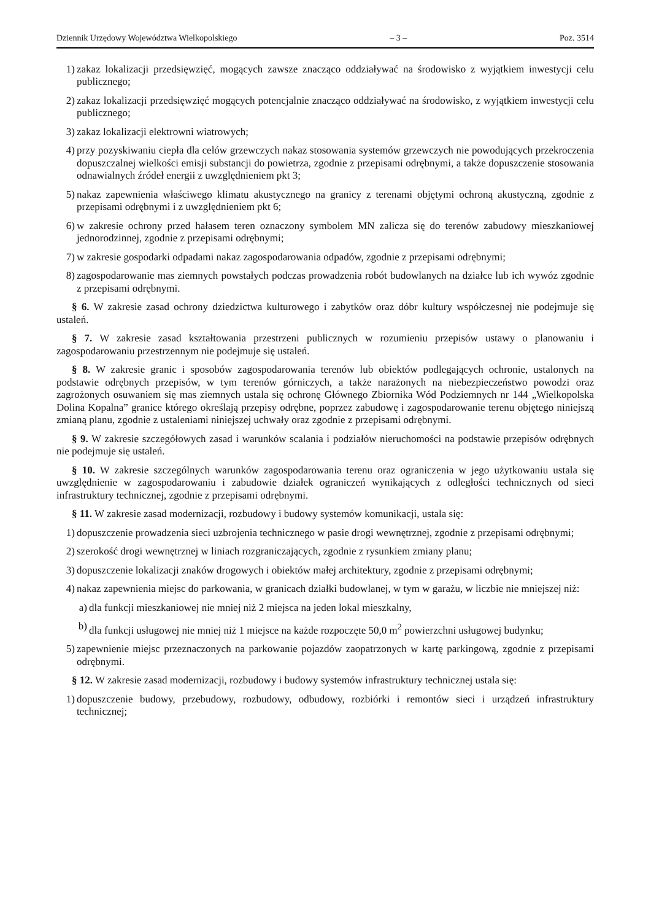Dziennik Urzędowy Województwa Wielkopolskiego – 3 – Poz. 3514
1) zakaz lokalizacji przedsięwzięć, mogących zawsze znacząco oddziaływać na środowisko z wyjątkiem inwestycji celu publicznego;
2) zakaz lokalizacji przedsięwzięć mogących potencjalnie znacząco oddziaływać na środowisko, z wyjątkiem inwestycji celu publicznego;
3) zakaz lokalizacji elektrowni wiatrowych;
4) przy pozyskiwaniu ciepła dla celów grzewczych nakaz stosowania systemów grzewczych nie powodujących przekroczenia dopuszczalnej wielkości emisji substancji do powietrza, zgodnie z przepisami odrębnymi, a także dopuszczenie stosowania odnawialnych źródeł energii z uwzględnieniem pkt 3;
5) nakaz zapewnienia właściwego klimatu akustycznego na granicy z terenami objętymi ochroną akustyczną, zgodnie z przepisami odrębnymi i z uwzględnieniem pkt 6;
6) w zakresie ochrony przed hałasem teren oznaczony symbolem MN zalicza się do terenów zabudowy mieszkaniowej jednorodzinnej, zgodnie z przepisami odrębnymi;
7) w zakresie gospodarki odpadami nakaz zagospodarowania odpadów, zgodnie z przepisami odrębnymi;
8) zagospodarowanie mas ziemnych powstałych podczas prowadzenia robót budowlanych na działce lub ich wywóz zgodnie z przepisami odrębnymi.
§ 6. W zakresie zasad ochrony dziedzictwa kulturowego i zabytków oraz dóbr kultury współczesnej nie podejmuje się ustaleń.
§ 7. W zakresie zasad kształtowania przestrzeni publicznych w rozumieniu przepisów ustawy o planowaniu i zagospodarowaniu przestrzennym nie podejmuje się ustaleń.
§ 8. W zakresie granic i sposobów zagospodarowania terenów lub obiektów podlegających ochronie, ustalonych na podstawie odrębnych przepisów, w tym terenów górniczych, a także narażonych na niebezpieczeństwo powodzi oraz zagrożonych osuwaniem się mas ziemnych ustala się ochronę Głównego Zbiornika Wód Podziemnych nr 144 „Wielkopolska Dolina Kopalna” granice którego określają przepisy odrębne, poprzez zabudowę i zagospodarowanie terenu objętego niniejszą zmianą planu, zgodnie z ustaleniami niniejszej uchwały oraz zgodnie z przepisami odrębnymi.
§ 9. W zakresie szczegółowych zasad i warunków scalania i podziałów nieruchomości na podstawie przepisów odrębnych nie podejmuje się ustaleń.
§ 10. W zakresie szczególnych warunków zagospodarowania terenu oraz ograniczenia w jego użytkowaniu ustala się uwzględnienie w zagospodarowaniu i zabudowie działek ograniczeń wynikających z odległości technicznych od sieci infrastruktury technicznej, zgodnie z przepisami odrębnymi.
§ 11. W zakresie zasad modernizacji, rozbudowy i budowy systemów komunikacji, ustala się:
1) dopuszczenie prowadzenia sieci uzbrojenia technicznego w pasie drogi wewnętrznej, zgodnie z przepisami odrębnymi;
2) szerokość drogi wewnętrznej w liniach rozgraniczających, zgodnie z rysunkiem zmiany planu;
3) dopuszczenie lokalizacji znaków drogowych i obiektów małej architektury, zgodnie z przepisami odrębnymi;
4) nakaz zapewnienia miejsc do parkowania, w granicach działki budowlanej, w tym w garażu, w liczbie nie mniejszej niż:
a) dla funkcji mieszkaniowej nie mniej niż 2 miejsca na jeden lokal mieszkalny,
b) dla funkcji usługowej nie mniej niż 1 miejsce na każde rozpoczęte 50,0 m<sup>2</sup> powierzchni usługowej budynku;
5) zapewnienie miejsc przeznaczonych na parkowanie pojazdów zaopatrzonych w kartę parkingową, zgodnie z przepisami odrębnymi.
§ 12. W zakresie zasad modernizacji, rozbudowy i budowy systemów infrastruktury technicznej ustala się:
1) dopuszczenie budowy, przebudowy, rozbudowy, odbudowy, rozbiórki i remontów sieci i urządzeń infrastruktury technicznej;